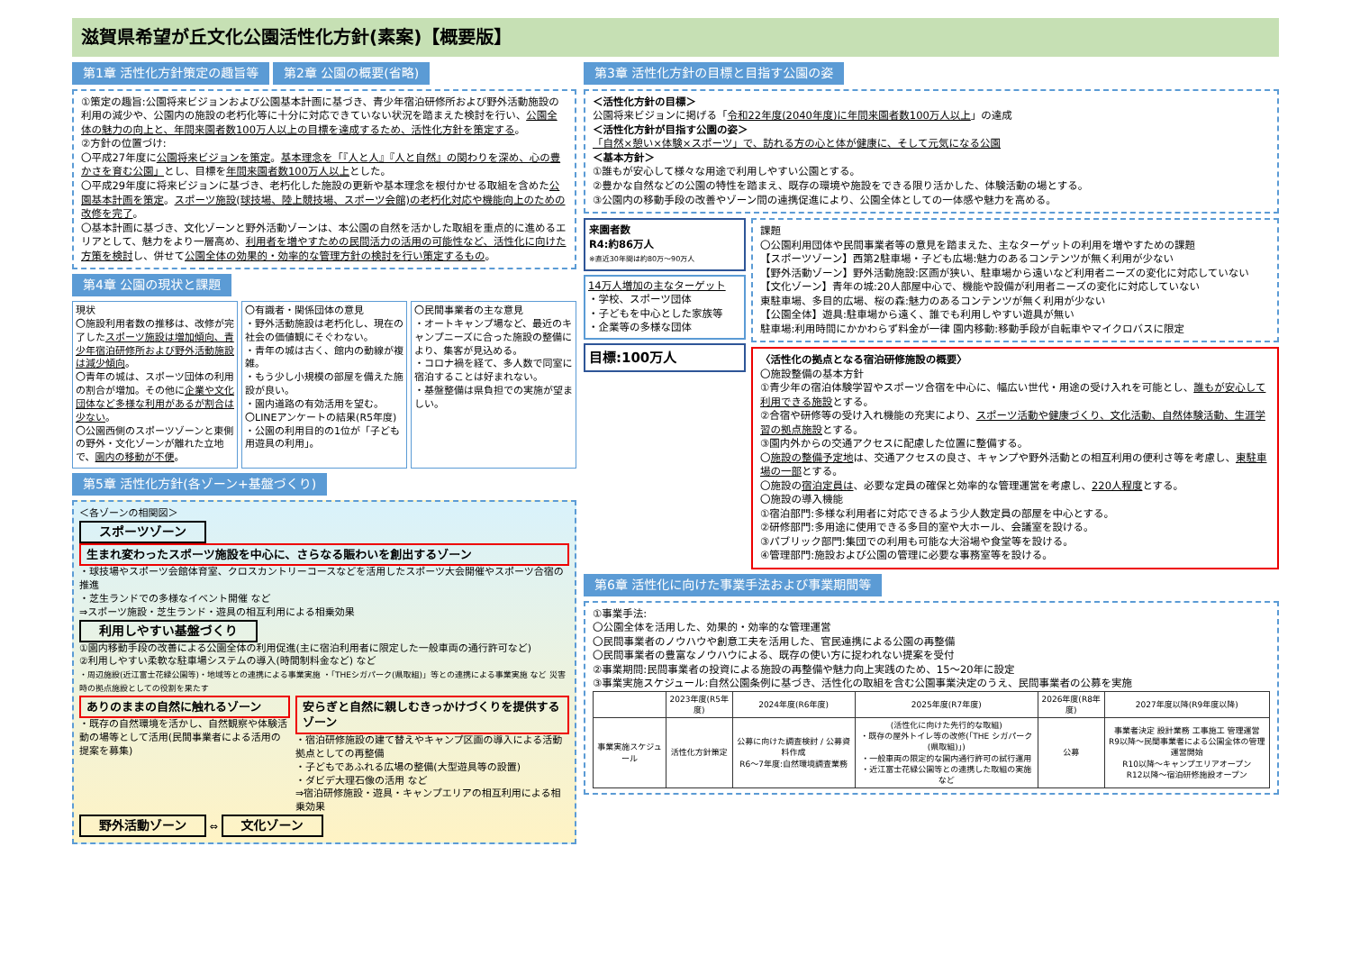滋賀県希望が丘文化公園活性化方針(素案)【概要版】
第1章 活性化方針策定の趣旨等 第2章 公園の概要(省略)
①策定の趣旨:公園将来ビジョンおよび公園基本計画に基づき、青少年宿泊研修所および野外活動施設の利用の減少や、公園内の施設の老朽化等に十分に対応できていない状況を踏まえた検討を行い、公園全体の魅力の向上と、年間来園者数100万人以上の目標を達成するため、活性化方針を策定する。
②方針の位置づけ:
〇平成27年度に公園将来ビジョンを策定。基本理念を「『人と人』『人と自然』の関わりを深め、心の豊かさを育む公園」とし、目標を年間来園者数100万人以上とした。
〇平成29年度に将来ビジョンに基づき、老朽化した施設の更新や基本理念を根付かせる取組を含めた公園基本計画を策定。スポーツ施設(球技場、陸上競技場、スポーツ会館)の老朽化対応や機能向上のための改修を完了。
〇基本計画に基づき、文化ゾーンと野外活動ゾーンは、本公園の自然を活かした取組を重点的に進めるエリアとして、魅力をより一層高め、利用者を増やすための民間活力の活用の可能性など、活性化に向けた方策を検討し、併せて公園全体の効果的・効率的な管理方針の検討を行い策定するもの。
第4章 公園の現状と課題
現状
〇施設利用者数の推移は、改修が完了したスポーツ施設は増加傾向、青少年宿泊研修所および野外活動施設は減少傾向。
〇青年の城は、スポーツ団体の利用の割合が増加。その他に企業や文化団体など多様な利用があるが割合は少ない。
〇公園西側のスポーツゾーンと東側の野外・文化ゾーンが離れた立地で、園内の移動が不便。
〇有識者・関係団体の意見
・野外活動施設は老朽化し、現在の社会の価値観にそぐわない。
・青年の城は古く、館内の動線が複雑。
・もう少し小規模の部屋を備えた施設が良い。
・園内道路の有効活用を望む。
〇LINEアンケートの結果(R5年度)
・公園の利用目的の1位が「子ども用遊具の利用」。
〇民間事業者の主な意見
・オートキャンプ場など、最近のキャンプニーズに合った施設の整備により、集客が見込める。
・コロナ禍を経て、多人数で同室に宿泊することは好まれない。
・基盤整備は県負担での実施が望ましい。
第5章 活性化方針(各ゾーン+基盤づくり)
＜各ゾーンの相関図＞
スポーツゾーン
生まれ変わったスポーツ施設を中心に、さらなる賑わいを創出するゾーン
・球技場やスポーツ会館体育室、クロスカントリーコースなどを活用したスポーツ大会開催やスポーツ合宿の推進
・芝生ランドでの多様なイベント開催 など
⇒スポーツ施設・芝生ランド・遊具の相互利用による相乗効果
利用しやすい基盤づくり
①園内移動手段の改善による公園全体の利用促進(主に宿泊利用者に限定した一般車両の通行許可など)
②利用しやすい柔軟な駐車場システムの導入(時間制料金など) など
・周辺施設(近江富士花緑公園等)・地域等との連携による事業実施 ・「THEシガパーク(県取組)」等との連携による事業実施 など 災害時の拠点施設としての役割を果たす
ありのままの自然に触れるゾーン
・既存の自然環境を活かし、自然観察や体験活動の場等として活用(民間事業者による活用の提案を募集)
安らぎと自然に親しむきっかけづくりを提供するゾーン
・宿泊研修施設の建て替えやキャンプ区画の導入による活動拠点としての再整備
・子どもであふれる広場の整備(大型遊具等の設置)
・ダビデ大理石像の活用 など
⇒宿泊研修施設・遊具・キャンプエリアの相互利用による相乗効果
野外活動ゾーン ⇔ 文化ゾーン
第3章 活性化方針の目標と目指す公園の姿
＜活性化方針の目標＞
公園将来ビジョンに掲げる「令和22年度(2040年度)に年間来園者数100万人以上」の達成
＜活性化方針が目指す公園の姿＞
「自然×憩い×体験×スポーツ」で、訪れる方の心と体が健康に、そして元気になる公園
＜基本方針＞
①誰もが安心して様々な用途で利用しやすい公園とする。
②豊かな自然などの公園の特性を踏まえ、既存の環境や施設をできる限り活かした、体験活動の場とする。
③公園内の移動手段の改善やゾーン間の連携促進により、公園全体としての一体感や魅力を高める。
来園者数
R4:約86万人
※直近30年間は約80万～90万人
14万人増加の主なターゲット
・学校、スポーツ団体
・子どもを中心とした家族等
・企業等の多様な団体
目標:100万人
課題
〇公園利用団体や民間事業者等の意見を踏まえた、主なターゲットの利用を増やすための課題
【スポーツゾーン】西第2駐車場・子ども広場:魅力のあるコンテンツが無く利用が少ない
【野外活動ゾーン】野外活動施設:区画が狭い、駐車場から遠いなど利用者ニーズの変化に対応していない
【文化ゾーン】青年の城:20人部屋中心で、機能や設備が利用者ニーズの変化に対応していない
東駐車場、多目的広場、桜の森:魅力のあるコンテンツが無く利用が少ない
【公園全体】遊具:駐車場から遠く、誰でも利用しやすい遊具が無い
駐車場:利用時間にかかわらず料金が一律 園内移動:移動手段が自転車やマイクロバスに限定
〈活性化の拠点となる宿泊研修施設の概要〉
〇施設整備の基本方針
①青少年の宿泊体験学習やスポーツ合宿を中心に、幅広い世代・用途の受け入れを可能とし、誰もが安心して利用できる施設とする。
②合宿や研修等の受け入れ機能の充実により、スポーツ活動や健康づくり、文化活動、自然体験活動、生涯学習の拠点施設とする。
③園内外からの交通アクセスに配慮した位置に整備する。
〇施設の整備予定地は、交通アクセスの良さ、キャンプや野外活動との相互利用の便利さ等を考慮し、東駐車場の一部とする。
〇施設の宿泊定員は、必要な定員の確保と効率的な管理運営を考慮し、220人程度とする。
〇施設の導入機能
①宿泊部門:多様な利用者に対応できるよう少人数定員の部屋を中心とする。
②研修部門:多用途に使用できる多目的室や大ホール、会議室を設ける。
③パブリック部門:集団での利用も可能な大浴場や食堂等を設ける。
④管理部門:施設および公園の管理に必要な事務室等を設ける。
第6章 活性化に向けた事業手法および事業期間等
①事業手法:
〇公園全体を活用した、効果的・効率的な管理運営
〇民間事業者のノウハウや創意工夫を活用した、官民連携による公園の再整備
〇民間事業者の豊富なノウハウによる、既存の使い方に捉われない提案を受付
②事業期間:民間事業者の投資による施設の再整備や魅力向上実践のため、15～20年に設定
③事業実施スケジュール:自然公園条例に基づき、活性化の取組を含む公園事業決定のうえ、民間事業者の公募を実施
| | 2023年度(R5年度) | 2024年度(R6年度) | 2025年度(R7年度) | 2026年度(R8年度) | 2027年度以降(R9年度以降) |
| --- | --- | --- | --- | --- | --- |
| 事業実施スケジュール | 活性化方針策定 | 公募に向けた調査検討 / 公募資料作成 R6～7年度:自然環境調査業務 | (活性化に向けた先行的な取組) ・既存の屋外トイレ等の改修(「THE シガパーク(県取組)」) ・一般車両の限定的な園内通行許可の試行運用 ・近江富士花緑公園等との連携した取組の実施 など | 公募 | 事業者決定 設計業務 工事施工 管理運営 R9以降～民間事業者による公園全体の管理運営開始 R10以降～キャンプエリアオープン R12以降～宿泊研修施設オープン |